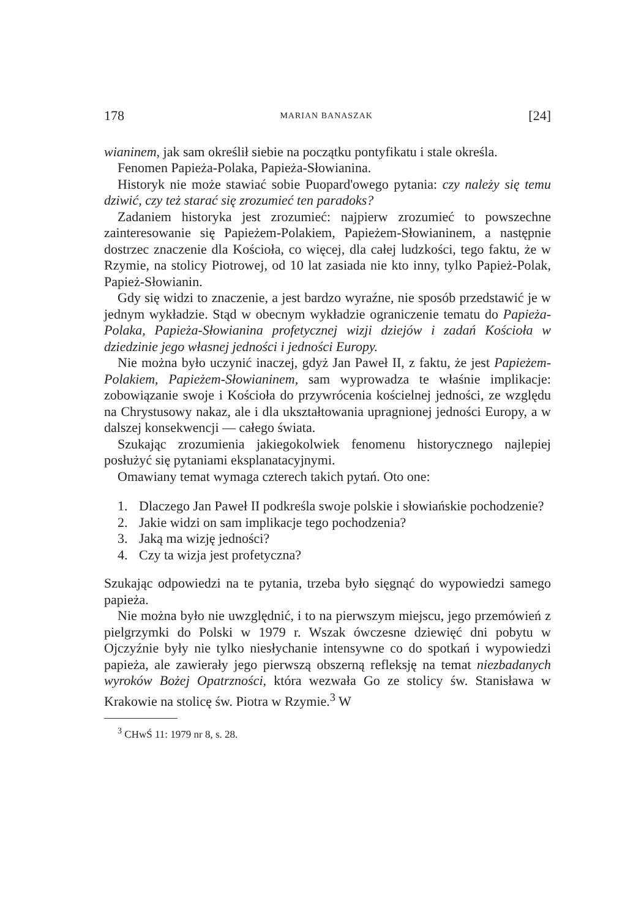178 MARIAN BANASZAK [24]
wianinem, jak sam określił siebie na początku pontyfikatu i stale określa.
Fenomen Papieża-Polaka, Papieża-Słowianina.
Historyk nie może stawiać sobie Puopard'owego pytania: czy należy się temu dziwić, czy też starać się zrozumieć ten paradoks?
Zadaniem historyka jest zrozumieć: najpierw zrozumieć to powszechne zainteresowanie się Papieżem-Polakiem, Papieżem-Słowianinem, a następnie dostrzec znaczenie dla Kościoła, co więcej, dla całej ludzkości, tego faktu, że w Rzymie, na stolicy Piotrowej, od 10 lat zasiada nie kto inny, tylko Papież-Polak, Papież-Słowianin.
Gdy się widzi to znaczenie, a jest bardzo wyraźne, nie sposób przedstawić je w jednym wykładzie. Stąd w obecnym wykładzie ograniczenie tematu do Papieża-Polaka, Papieża-Słowianina profetycznej wizji dziejów i zadań Kościoła w dziedzinie jego własnej jedności i jedności Europy.
Nie można było uczynić inaczej, gdyż Jan Paweł II, z faktu, że jest Papieżem-Polakiem, Papieżem-Słowianinem, sam wyprowadza te właśnie implikacje: zobowiązanie swoje i Kościoła do przywrócenia kościelnej jedności, ze względu na Chrystusowy nakaz, ale i dla ukształtowania upragnionej jedności Europy, a w dalszej konsekwencji — całego świata.
Szukając zrozumienia jakiegokolwiek fenomenu historycznego najlepiej posłużyć się pytaniami eksplanatacyjnymi.
Omawiany temat wymaga czterech takich pytań. Oto one:
1. Dlaczego Jan Paweł II podkreśla swoje polskie i słowiańskie pochodzenie?
2. Jakie widzi on sam implikacje tego pochodzenia?
3. Jaką ma wizję jedności?
4. Czy ta wizja jest profetyczna?
Szukając odpowiedzi na te pytania, trzeba było sięgnąć do wypowiedzi samego papieża.
Nie można było nie uwzględnić, i to na pierwszym miejscu, jego przemówień z pielgrzymki do Polski w 1979 r. Wszak ówczesne dziewięć dni pobytu w Ojczyźnie były nie tylko niesłychanie intensywne co do spotkań i wypowiedzi papieża, ale zawierały jego pierwszą obszerną refleksję na temat niezbadanych wyroków Bożej Opatrzności, która wezwała Go ze stolicy św. Stanisława w Krakowie na stolicę św. Piotra w Rzymie.<sup>3</sup> W
<sup>3</sup> CHwŚ 11: 1979 nr 8, s. 28.